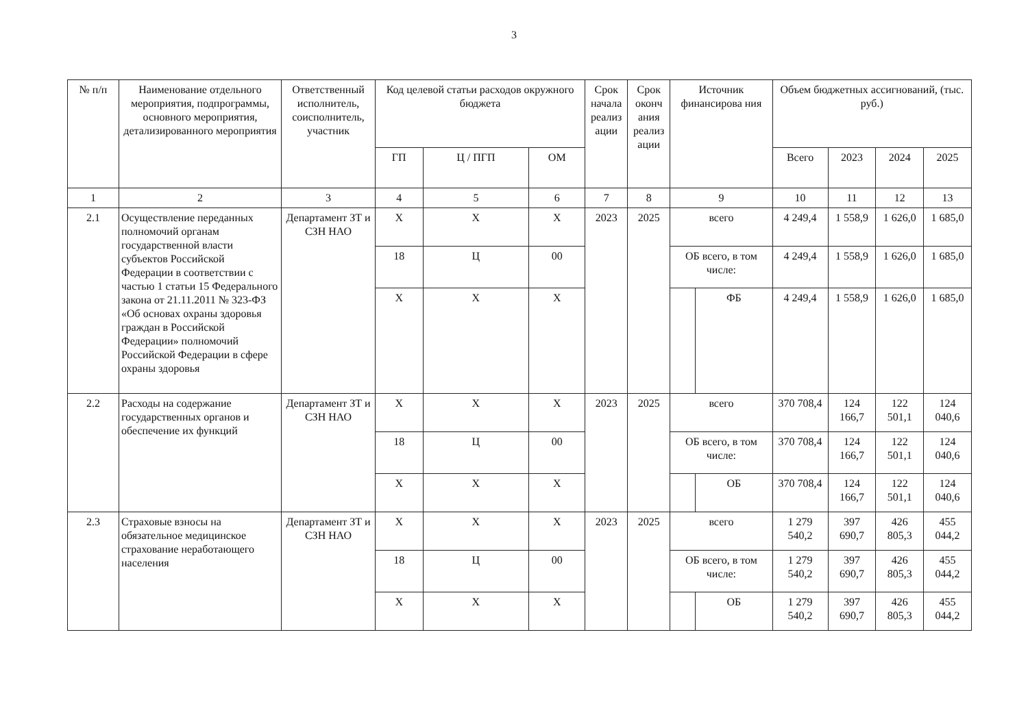3
| № п/п | Наименование отдельного мероприятия, подпрограммы, основного мероприятия, детализированного мероприятия | Ответственный исполнитель, соисполнитель, участник | Код целевой статьи расходов окружного бюджета | | | Срок начала реализ ации | Срок оконч ания реализ ации | Источник финансирова ния | | Объем бюджетных ассигнований, (тыс. руб.) | | | |
| --- | --- | --- | --- | --- | --- | --- | --- | --- | --- | --- | --- | --- | --- |
| | | | ГП | Ц / ПГП | ОМ | | | | | Всего | 2023 | 2024 | 2025 |
| 1 | 2 | 3 | 4 | 5 | 6 | 7 | 8 | 9 | | 10 | 11 | 12 | 13 |
| 2.1 | Осуществление переданных полномочий органам государственной власти субъектов Российской Федерации в соответствии с частью 1 статьи 15 Федерального закона от 21.11.2011 № 323-ФЗ «Об основах охраны здоровья граждан в Российской Федерации» полномочий Российской Федерации в сфере охраны здоровья | Департамент ЗТ и СЗН НАО | X | X | X | 2023 | 2025 | всего | | 4 249,4 | 1 558,9 | 1 626,0 | 1 685,0 |
| | | | 18 | Ц | 00 | | | ОБ всего, в том числе: | | 4 249,4 | 1 558,9 | 1 626,0 | 1 685,0 |
| | | | X | X | X | | | | ФБ | 4 249,4 | 1 558,9 | 1 626,0 | 1 685,0 |
| 2.2 | Расходы на содержание государственных органов и обеспечение их функций | Департамент ЗТ и СЗН НАО | X | X | X | 2023 | 2025 | всего | | 370 708,4 | 124 166,7 | 122 501,1 | 124 040,6 |
| | | | 18 | Ц | 00 | | | ОБ всего, в том числе: | | 370 708,4 | 124 166,7 | 122 501,1 | 124 040,6 |
| | | | X | X | X | | | | ОБ | 370 708,4 | 124 166,7 | 122 501,1 | 124 040,6 |
| 2.3 | Страховые взносы на обязательное медицинское страхование неработающего населения | Департамент ЗТ и СЗН НАО | X | X | X | 2023 | 2025 | всего | | 1 279 540,2 | 397 690,7 | 426 805,3 | 455 044,2 |
| | | | 18 | Ц | 00 | | | ОБ всего, в том числе: | | 1 279 540,2 | 397 690,7 | 426 805,3 | 455 044,2 |
| | | | X | X | X | | | | ОБ | 1 279 540,2 | 397 690,7 | 426 805,3 | 455 044,2 |